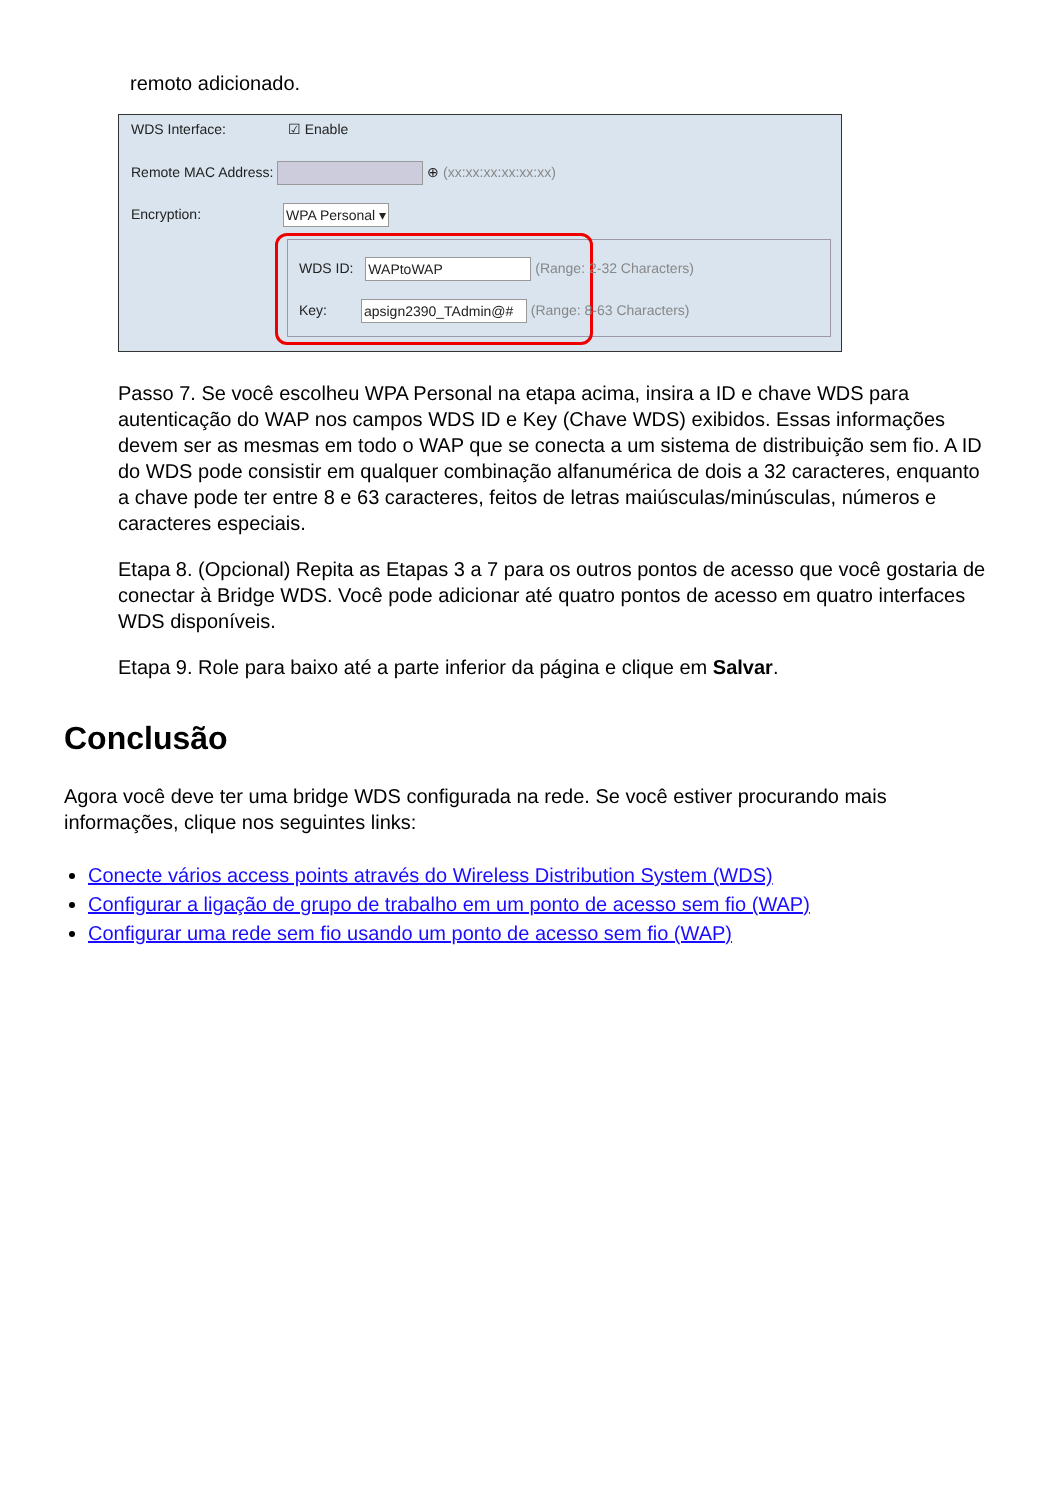remoto adicionado.
WDS Interface: ☑ Enable
Remote MAC Address: ⊕ (xx:xx:xx:xx:xx:xx)
Encryption: WPA Personal ▾
WDS ID: WAPtoWAP (Range: 2-32 Characters)
Key: apsign2390_TAdmin@# (Range: 8-63 Characters)
Passo 7. Se você escolheu WPA Personal na etapa acima, insira a ID e chave WDS para autenticação do WAP nos campos WDS ID e Key (Chave WDS) exibidos. Essas informações devem ser as mesmas em todo o WAP que se conecta a um sistema de distribuição sem fio. A ID do WDS pode consistir em qualquer combinação alfanumérica de dois a 32 caracteres, enquanto a chave pode ter entre 8 e 63 caracteres, feitos de letras maiúsculas/minúsculas, números e caracteres especiais.
Etapa 8. (Opcional) Repita as Etapas 3 a 7 para os outros pontos de acesso que você gostaria de conectar à Bridge WDS. Você pode adicionar até quatro pontos de acesso em quatro interfaces WDS disponíveis.
Etapa 9. Role para baixo até a parte inferior da página e clique em Salvar.
Conclusão
Agora você deve ter uma bridge WDS configurada na rede. Se você estiver procurando mais informações, clique nos seguintes links:
Conecte vários access points através do Wireless Distribution System (WDS)
Configurar a ligação de grupo de trabalho em um ponto de acesso sem fio (WAP)
Configurar uma rede sem fio usando um ponto de acesso sem fio (WAP)